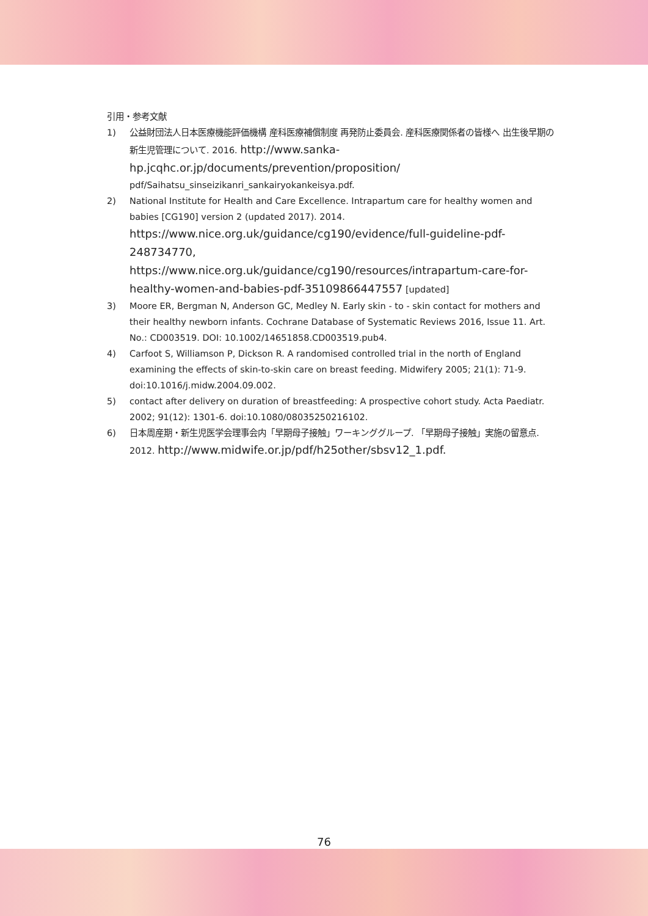引用・参考文献
1) 公益財団法人日本医療機能評価機構 産科医療補償制度 再発防止委員会. 産科医療関係者の皆様へ 出生後早期の新生児管理について. 2016. http://www.sanka-hp.jcqhc.or.jp/documents/prevention/proposition/ pdf/Saihatsu_sinseizikanri_sankairyokankeisya.pdf.
2) National Institute for Health and Care Excellence. Intrapartum care for healthy women and babies [CG190] version 2 (updated 2017). 2014.
https://www.nice.org.uk/guidance/cg190/evidence/full-guideline-pdf-248734770,
https://www.nice.org.uk/guidance/cg190/resources/intrapartum-care-for-healthy-women-and-babies-pdf-35109866447557 [updated]
3) Moore ER, Bergman N, Anderson GC, Medley N. Early skin - to - skin contact for mothers and their healthy newborn infants. Cochrane Database of Systematic Reviews 2016, Issue 11. Art. No.: CD003519. DOI: 10.1002/14651858.CD003519.pub4.
4) Carfoot S, Williamson P, Dickson R. A randomised controlled trial in the north of England examining the effects of skin-to-skin care on breast feeding. Midwifery 2005; 21(1): 71-9. doi:10.1016/j.midw.2004.09.002.
5) contact after delivery on duration of breastfeeding: A prospective cohort study. Acta Paediatr. 2002; 91(12): 1301-6. doi:10.1080/08035250216102.
6) 日本周産期・新生児医学会理事会内「早期母子接触」ワーキンググループ. 「早期母子接触」実施の留意点. 2012. http://www.midwife.or.jp/pdf/h25other/sbsv12_1.pdf.
76